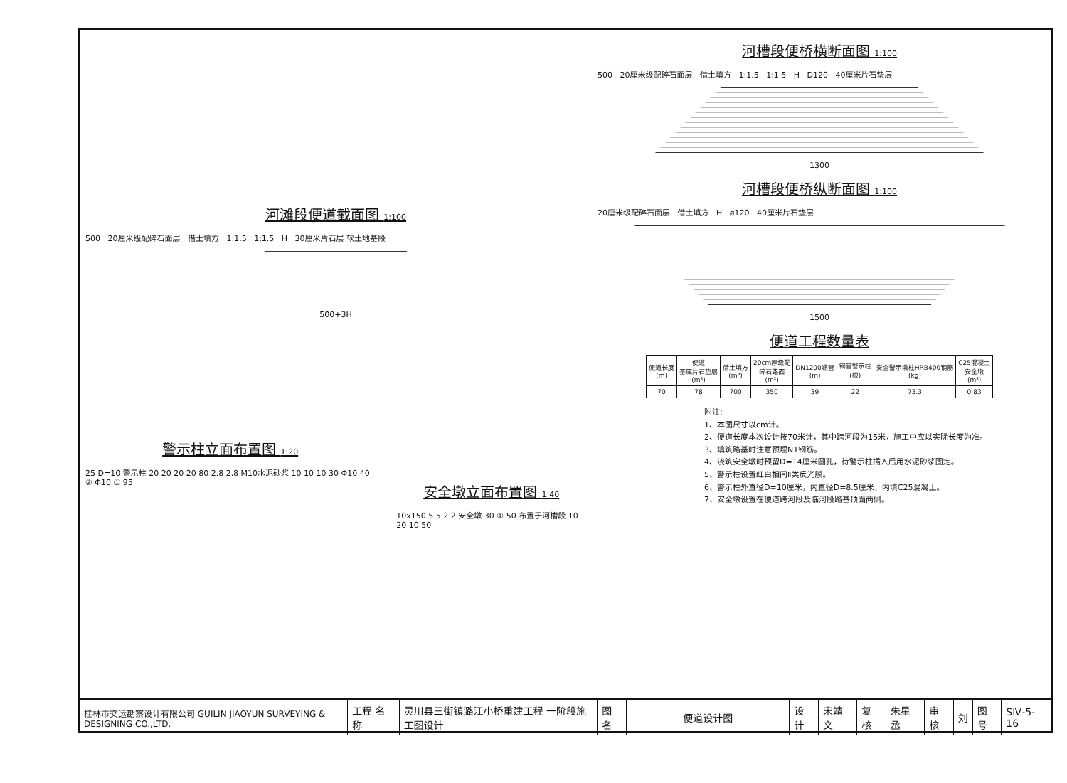河滩段便道截面图 1:100
500 20厘米级配碎石面层 借土填方 1:1.5 1:1.5 H 30厘米片石层 软土地基段
500+3H
警示柱立面布置图 1:20
25 D=10 警示柱 20 20 20 20 80 2.8 2.8 M10水泥砂浆 10 10 10 30 Φ10 40 ② Φ10 ① 95
安全墩立面布置图 1:40
10x150 5 5 2 2 安全墩 30 ① 50 布置于河槽段 10 20 10 50
河槽段便桥横断面图 1:100
500 20厘米级配碎石面层 借土填方 1:1.5 1:1.5 H D120 40厘米片石垫层
1300
河槽段便桥纵断面图 1:100
20厘米级配碎石面层 借土填方 H ø120 40厘米片石垫层
1500
便道工程数量表
| 便道长度 (m) | 便道 基底片石垫层 (m³) | 借土填方 (m³) | 20cm厚级配 碎石路面 (m²) | DN1200涵管 (m) | 钢管警示柱 (根) | 安全警示墩柱HRB400钢筋 (kg) | C25混凝土 安全墩 (m³) |
| --- | --- | --- | --- | --- | --- | --- | --- |
| 70 | 78 | 700 | 350 | 39 | 22 | 73.3 | 0.83 |
附注:
1、本图尺寸以cm计。
2、便道长度本次设计按70米计，其中跨河段为15米，施工中应以实际长度为准。
3、填筑路基时注意预埋N1钢筋。
4、浇筑安全墩时预留D=14厘米圆孔，待警示柱插入后用水泥砂浆固定。
5、警示柱设置红白相间Ⅱ类反光膜。
6、警示柱外直径D=10厘米，内直径D=8.5厘米，内填C25混凝土。
7、安全墩设置在便道跨河段及临河段路基顶面两侧。
桂林市交运勘察设计有限公司 GUILIN JIAOYUN SURVEYING & DESIGNING CO.,LTD.
工程 名称 灵川县三街镇潞江小桥重建工程 一阶段施工图设计
图名 便道设计图 设计 宋靖文 复核 朱星丞 审核 刘 图号 SⅣ-5-16